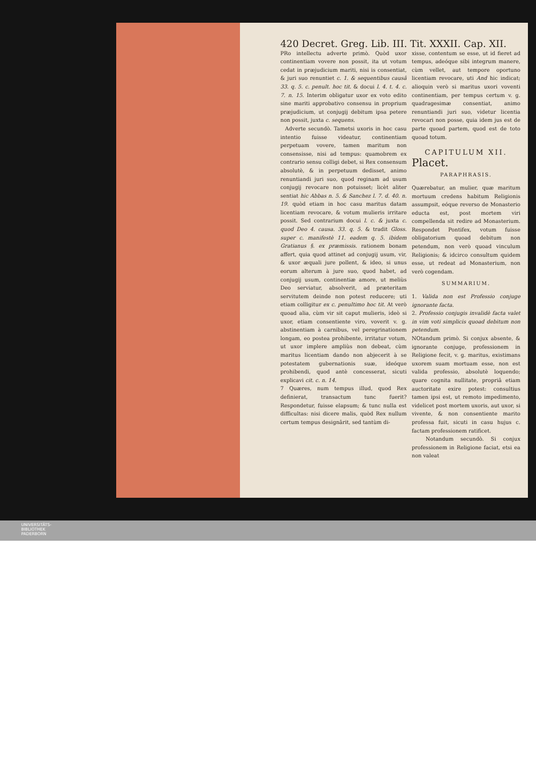420 Decret. Greg. Lib. III. Tit. XXXII. Cap. XII.
PRo intellectu adverte primò. Quòd uxor continentiam vovere non possit, ita ut votum cedat in præjudicium mariti, nisi is consentiat, & juri suo renuntiet c. 1. & sequentibus causâ 33. q. 5. c. penult. hoc tit. & docui l. 4. t. 4. c. 7. n. 15. Interim obligatur uxor ex voto edito sine mariti approbativo consensu in proprium præjudicium, ut conjugij debitum ipsa petere non possit, juxta c. sequens.
Adverte secundò. Tametsi uxoris in hoc casu intentio fuisse videatur, continentiam perpetuam vovere, tamen maritum non consensisse, nisi ad tempus: quamobrem ex contrario sensu colligi debet, si Rex consensum absolutè, & in perpetuum dedisset, animo renuntiandi juri suo, quod reginam ad usum conjugij revocare non potuisset; licèt aliter sentiat hic Abbas n. 5. & Sanchez l. 7. d. 40. n. 19. quòd etiam in hoc casu maritus datam licentiam revocare, & votum mulieris irritare possit. Sed contrarium docui l. c. & juxta c. quod Deo 4. causa. 33. q. 5. & tradit Gloss. super c. manifestè 11. eadem q. 5. ibidem Gratianus §. ex præmissis. rationem bonam affert, quia quod attinet ad conjugij usum, vir, & uxor æquali jure pollent, & ideo, si unus eorum alterum à jure suo, quod habet, ad conjugij usum, continentiæ amore, ut meliùs Deo serviatur, absolverit, ad præteritam servitutem deinde non potest reducere; uti etiam colligitur ex c. penultimo hoc tit. At verò quoad alia, cùm vir sit caput mulieris, ideò si uxor, etiam consentiente viro, voverit v. g. abstinentiam à carnibus, vel peregrinationem longam, eo postea prohibente, irritatur votum, ut uxor implere ampliùs non debeat, cùm maritus licentiam dando non abjecerit à se potestatem gubernationis suæ, ideóque prohibendi, quod antè concesserat, sicuti explicavi cit. c. n. 14.
7 Quæres, num tempus illud, quod Rex definierat, transactum tunc fuerit? Respondetur, fuisse elapsum; & tunc nulla est difficultas: nisi dicere malis, quòd Rex nullum certum tempus designârit, sed tantùm di-
xisse, contentum se esse, ut id fieret ad tempus, adeóque sibi integrum manere, cùm vellet, aut tempore oportuno licentiam revocare, uti And hic indicat; alioquin verò si maritus uxori voventi continentiam, per tempus certum v. g. quadragesimæ consentiat, animo renuntiandi juri suo, videtur licentia revocari non posse, quia idem jus est de parte quoad partem, quod est de toto quoad totum.
CAPITULUM XII.
Placet.
PARAPHRASIS.
Quærebatur, an mulier, quæ maritum mortuum credens habitum Religionis assumpsit, eóque reverso de Monasterio educta est, post mortem viri compellenda sit redire ad Monasterium. Respondet Pontifex, votum fuisse obligatorium quoad debitum non petendum, non verò quoad vinculum Religionis; & idcirco consultum quidem esse, ut redeat ad Monasterium, non verò cogendam.
SUMMARIUM.
1. Valida non est Professio conjuge ignorante facta.
2. Professio conjugis invalidè facta valet in vim voti simplicis quoad debitum non petendum.
NOtandum primò. Si conjux absente, & ignorante conjuge, professionem in Religione fecit, v. g. maritus, existimans uxorem suam mortuam esse, non est valida professio, absolutè loquendo; quare cognita nullitate, propriâ etiam auctoritate exire potest: consultius tamen ipsi est, ut remoto impedimento, videlicet post mortem uxoris, aut uxor, si vivente, & non consentiente marito professa fuit, sicuti in casu hujus c. factam professionem ratificet.
Notandum secundò. Si conjux professionem in Religione faciat, etsi ea non valeat
UNIVERSITÄTS-
BIBLIOTHEK
PADERBORN